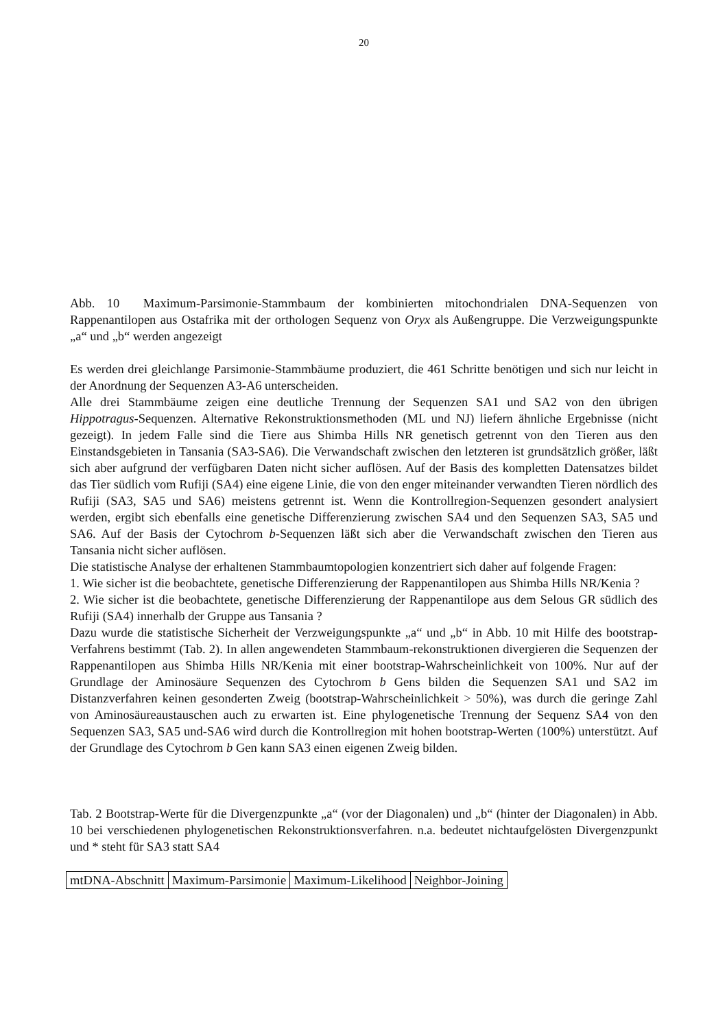20
Abb. 10 Maximum-Parsimonie-Stammbaum der kombinierten mitochondrialen DNA-Sequenzen von Rappenantilopen aus Ostafrika mit der orthologen Sequenz von Oryx als Außengruppe. Die Verzweigungspunkte „a“ und „b“ werden angezeigt
Es werden drei gleichlange Parsimonie-Stammbäume produziert, die 461 Schritte benötigen und sich nur leicht in der Anordnung der Sequenzen A3-A6 unterscheiden.
Alle drei Stammbäume zeigen eine deutliche Trennung der Sequenzen SA1 und SA2 von den übrigen Hippotragus-Sequenzen. Alternative Rekonstruktionsmethoden (ML und NJ) liefern ähnliche Ergebnisse (nicht gezeigt). In jedem Falle sind die Tiere aus Shimba Hills NR genetisch getrennt von den Tieren aus den Einstandsgebieten in Tansania (SA3-SA6). Die Verwandschaft zwischen den letzteren ist grundsätzlich größer, läßt sich aber aufgrund der verfügbaren Daten nicht sicher auflösen. Auf der Basis des kompletten Datensatzes bildet das Tier südlich vom Rufiji (SA4) eine eigene Linie, die von den enger miteinander verwandten Tieren nördlich des Rufiji (SA3, SA5 und SA6) meistens getrennt ist. Wenn die Kontrollregion-Sequenzen gesondert analysiert werden, ergibt sich ebenfalls eine genetische Differenzierung zwischen SA4 und den Sequenzen SA3, SA5 und SA6. Auf der Basis der Cytochrom b-Sequenzen läßt sich aber die Verwandschaft zwischen den Tieren aus Tansania nicht sicher auflösen.
Die statistische Analyse der erhaltenen Stammbaumtopologien konzentriert sich daher auf folgende Fragen:
1. Wie sicher ist die beobachtete, genetische Differenzierung der Rappenantilopen aus Shimba Hills NR/Kenia ?
2. Wie sicher ist die beobachtete, genetische Differenzierung der Rappenantilope aus dem Selous GR südlich des Rufiji (SA4) innerhalb der Gruppe aus Tansania ?
Dazu wurde die statistische Sicherheit der Verzweigungspunkte „a“ und „b“ in Abb. 10 mit Hilfe des bootstrap-Verfahrens bestimmt (Tab. 2). In allen angewendeten Stammbaum-rekonstruktionen divergieren die Sequenzen der Rappenantilopen aus Shimba Hills NR/Kenia mit einer bootstrap-Wahrscheinlichkeit von 100%. Nur auf der Grundlage der Aminosäure Sequenzen des Cytochrom b Gens bilden die Sequenzen SA1 und SA2 im Distanzverfahren keinen gesonderten Zweig (bootstrap-Wahrscheinlichkeit > 50%), was durch die geringe Zahl von Aminosäureaustauschen auch zu erwarten ist. Eine phylogenetische Trennung der Sequenz SA4 von den Sequenzen SA3, SA5 und-SA6 wird durch die Kontrollregion mit hohen bootstrap-Werten (100%) unterstützt. Auf der Grundlage des Cytochrom b Gen kann SA3 einen eigenen Zweig bilden.
Tab. 2 Bootstrap-Werte für die Divergenzpunkte „a“ (vor der Diagonalen) und „b“ (hinter der Diagonalen) in Abb. 10 bei verschiedenen phylogenetischen Rekonstruktionsverfahren. n.a. bedeutet nichtaufgelösten Divergenzpunkt und * steht für SA3 statt SA4
| mtDNA-Abschnitt | Maximum-Parsimonie | Maximum-Likelihood | Neighbor-Joining |
| --- | --- | --- | --- |